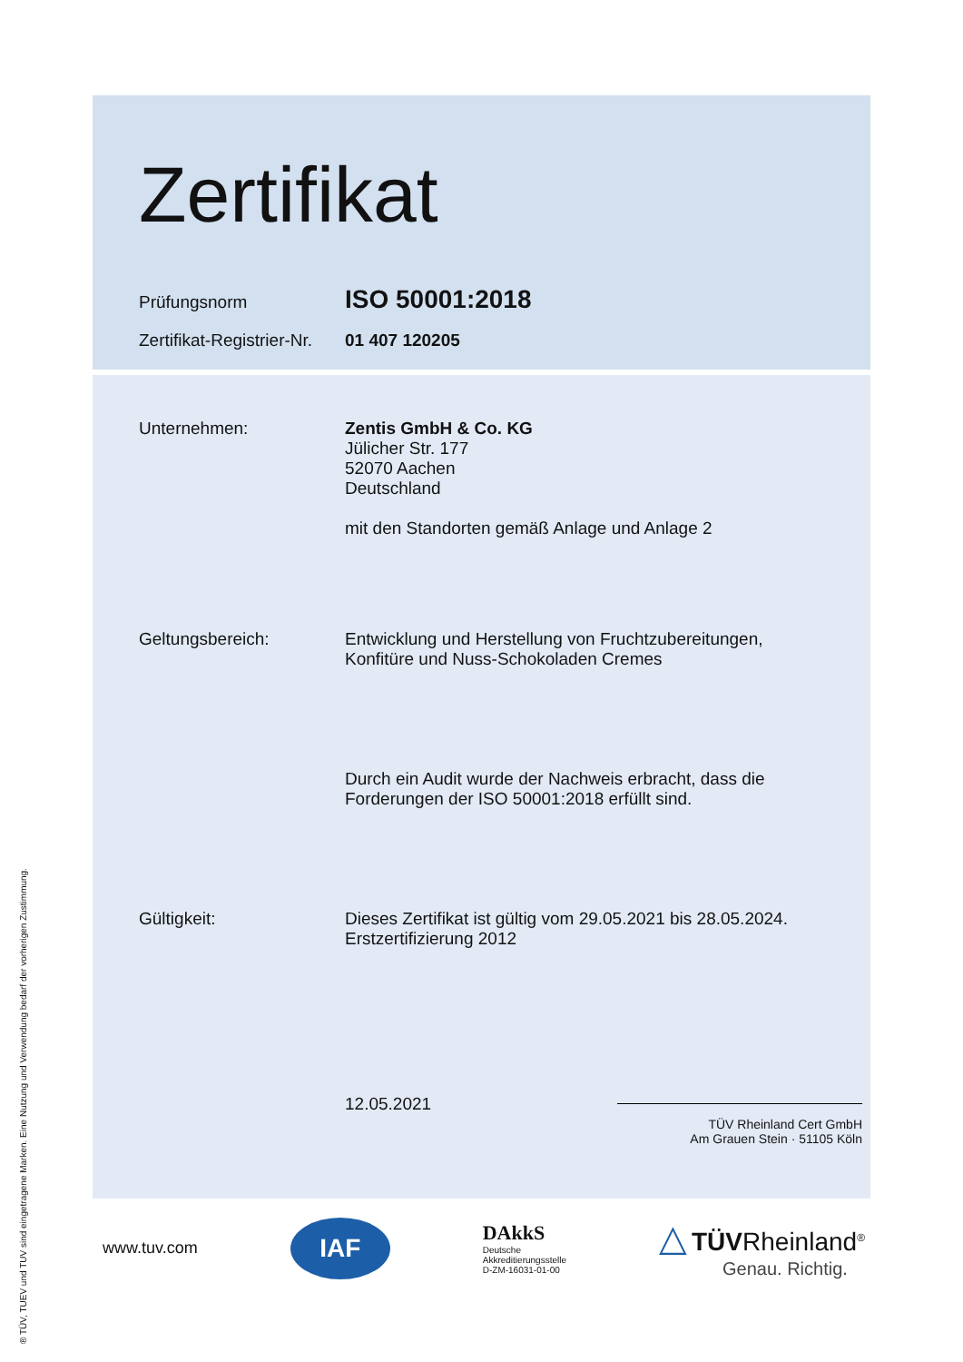Zertifikat
Prüfungsnorm
ISO 50001:2018
Zertifikat-Registrier-Nr.
01 407 120205
Unternehmen: Zentis GmbH & Co. KG
Jülicher Str. 177
52070 Aachen
Deutschland
mit den Standorten gemäß Anlage und Anlage 2
Geltungsbereich: Entwicklung und Herstellung von Fruchtzubereitungen,
Konfitüre und Nuss-Schokoladen Cremes
Durch ein Audit wurde der Nachweis erbracht, dass die
Forderungen der ISO 50001:2018 erfüllt sind.
Gültigkeit: Dieses Zertifikat ist gültig vom 29.05.2021 bis 28.05.2024.
Erstzertifizierung 2012
12.05.2021
TÜV Rheinland Cert GmbH
Am Grauen Stein · 51105 Köln
www.tuv.com
IAF
DAkkS
Deutsche
Akkreditierungsstelle
D-ZM-16031-01-00
△ TÜVRheinland<sup>®</sup>
Genau. Richtig.
® TÜV, TUEV und TUV sind eingetragene Marken. Eine Nutzung und Verwendung bedarf der vorherigen Zustimmung.